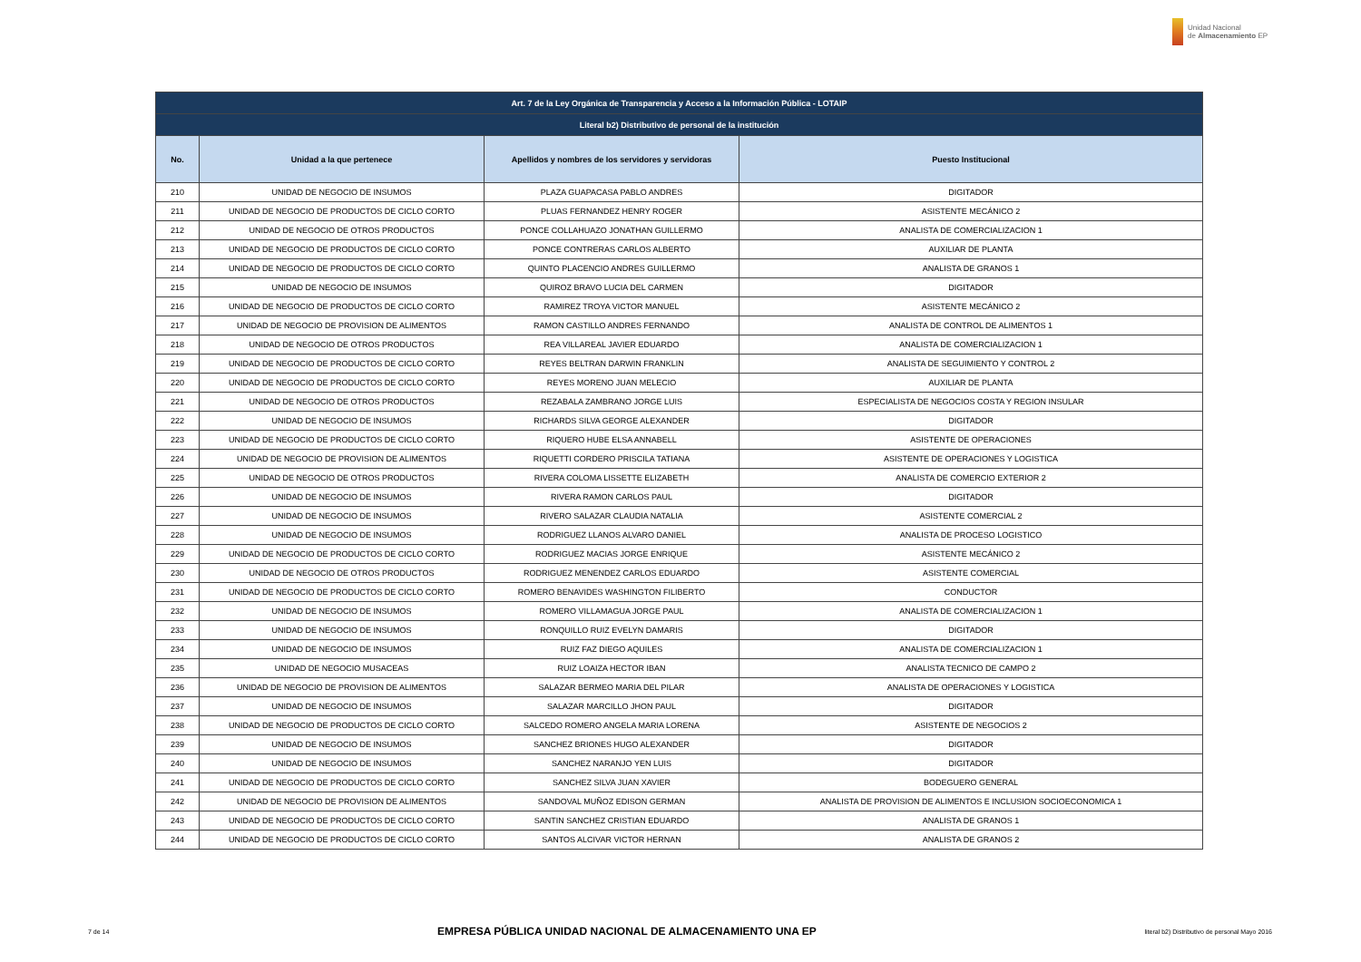Unidad Nacional
de Almacenamiento EP
| Art. 7 de la Ley Orgánica de Transparencia y Acceso a la Información Pública - LOTAIP | | | |
| --- | --- | --- | --- |
| Literal b2) Distributivo de personal de la institución | | | |
| No. | Unidad a la que pertenece | Apellidos y nombres de los servidores y servidoras | Puesto Institucional |
| 210 | UNIDAD DE NEGOCIO DE INSUMOS | PLAZA GUAPACASA PABLO ANDRES | DIGITADOR |
| 211 | UNIDAD DE NEGOCIO DE PRODUCTOS DE CICLO CORTO | PLUAS FERNANDEZ HENRY ROGER | ASISTENTE MECÁNICO 2 |
| 212 | UNIDAD DE NEGOCIO DE OTROS PRODUCTOS | PONCE COLLAHUAZO JONATHAN GUILLERMO | ANALISTA DE COMERCIALIZACION 1 |
| 213 | UNIDAD DE NEGOCIO DE PRODUCTOS DE CICLO CORTO | PONCE CONTRERAS CARLOS ALBERTO | AUXILIAR DE PLANTA |
| 214 | UNIDAD DE NEGOCIO DE PRODUCTOS DE CICLO CORTO | QUINTO PLACENCIO ANDRES GUILLERMO | ANALISTA DE GRANOS 1 |
| 215 | UNIDAD DE NEGOCIO DE INSUMOS | QUIROZ BRAVO LUCIA DEL CARMEN | DIGITADOR |
| 216 | UNIDAD DE NEGOCIO DE PRODUCTOS DE CICLO CORTO | RAMIREZ TROYA VICTOR MANUEL | ASISTENTE MECÁNICO 2 |
| 217 | UNIDAD DE NEGOCIO DE PROVISION DE ALIMENTOS | RAMON CASTILLO ANDRES FERNANDO | ANALISTA DE CONTROL DE ALIMENTOS 1 |
| 218 | UNIDAD DE NEGOCIO DE OTROS PRODUCTOS | REA VILLAREAL JAVIER EDUARDO | ANALISTA DE COMERCIALIZACION 1 |
| 219 | UNIDAD DE NEGOCIO DE PRODUCTOS DE CICLO CORTO | REYES BELTRAN DARWIN FRANKLIN | ANALISTA DE SEGUIMIENTO Y CONTROL 2 |
| 220 | UNIDAD DE NEGOCIO DE PRODUCTOS DE CICLO CORTO | REYES MORENO JUAN MELECIO | AUXILIAR DE PLANTA |
| 221 | UNIDAD DE NEGOCIO DE OTROS PRODUCTOS | REZABALA ZAMBRANO JORGE LUIS | ESPECIALISTA DE NEGOCIOS COSTA Y REGION INSULAR |
| 222 | UNIDAD DE NEGOCIO DE INSUMOS | RICHARDS SILVA GEORGE ALEXANDER | DIGITADOR |
| 223 | UNIDAD DE NEGOCIO DE PRODUCTOS DE CICLO CORTO | RIQUERO HUBE ELSA ANNABELL | ASISTENTE DE OPERACIONES |
| 224 | UNIDAD DE NEGOCIO DE PROVISION DE ALIMENTOS | RIQUETTI CORDERO PRISCILA TATIANA | ASISTENTE DE OPERACIONES Y LOGISTICA |
| 225 | UNIDAD DE NEGOCIO DE OTROS PRODUCTOS | RIVERA COLOMA LISSETTE ELIZABETH | ANALISTA DE COMERCIO EXTERIOR 2 |
| 226 | UNIDAD DE NEGOCIO DE INSUMOS | RIVERA RAMON CARLOS PAUL | DIGITADOR |
| 227 | UNIDAD DE NEGOCIO DE INSUMOS | RIVERO SALAZAR CLAUDIA NATALIA | ASISTENTE COMERCIAL 2 |
| 228 | UNIDAD DE NEGOCIO DE INSUMOS | RODRIGUEZ LLANOS ALVARO DANIEL | ANALISTA DE PROCESO LOGISTICO |
| 229 | UNIDAD DE NEGOCIO DE PRODUCTOS DE CICLO CORTO | RODRIGUEZ MACIAS JORGE ENRIQUE | ASISTENTE MECÁNICO 2 |
| 230 | UNIDAD DE NEGOCIO DE OTROS PRODUCTOS | RODRIGUEZ MENENDEZ CARLOS EDUARDO | ASISTENTE COMERCIAL |
| 231 | UNIDAD DE NEGOCIO DE PRODUCTOS DE CICLO CORTO | ROMERO BENAVIDES WASHINGTON FILIBERTO | CONDUCTOR |
| 232 | UNIDAD DE NEGOCIO DE INSUMOS | ROMERO VILLAMAGUA JORGE PAUL | ANALISTA DE COMERCIALIZACION 1 |
| 233 | UNIDAD DE NEGOCIO DE INSUMOS | RONQUILLO RUIZ EVELYN DAMARIS | DIGITADOR |
| 234 | UNIDAD DE NEGOCIO DE INSUMOS | RUIZ FAZ DIEGO AQUILES | ANALISTA DE COMERCIALIZACION 1 |
| 235 | UNIDAD DE NEGOCIO MUSACEAS | RUIZ LOAIZA HECTOR IBAN | ANALISTA TECNICO DE CAMPO 2 |
| 236 | UNIDAD DE NEGOCIO DE PROVISION DE ALIMENTOS | SALAZAR BERMEO MARIA DEL PILAR | ANALISTA DE OPERACIONES Y LOGISTICA |
| 237 | UNIDAD DE NEGOCIO DE INSUMOS | SALAZAR MARCILLO JHON PAUL | DIGITADOR |
| 238 | UNIDAD DE NEGOCIO DE PRODUCTOS DE CICLO CORTO | SALCEDO ROMERO ANGELA MARIA LORENA | ASISTENTE DE NEGOCIOS 2 |
| 239 | UNIDAD DE NEGOCIO DE INSUMOS | SANCHEZ BRIONES HUGO ALEXANDER | DIGITADOR |
| 240 | UNIDAD DE NEGOCIO DE INSUMOS | SANCHEZ NARANJO YEN LUIS | DIGITADOR |
| 241 | UNIDAD DE NEGOCIO DE PRODUCTOS DE CICLO CORTO | SANCHEZ SILVA JUAN XAVIER | BODEGUERO GENERAL |
| 242 | UNIDAD DE NEGOCIO DE PROVISION DE ALIMENTOS | SANDOVAL MUÑOZ EDISON GERMAN | ANALISTA DE PROVISION DE ALIMENTOS E INCLUSION SOCIOECONOMICA 1 |
| 243 | UNIDAD DE NEGOCIO DE PRODUCTOS DE CICLO CORTO | SANTIN SANCHEZ CRISTIAN EDUARDO | ANALISTA DE GRANOS 1 |
| 244 | UNIDAD DE NEGOCIO DE PRODUCTOS DE CICLO CORTO | SANTOS ALCIVAR VICTOR HERNAN | ANALISTA DE GRANOS 2 |
7 de 14 EMPRESA PÚBLICA UNIDAD NACIONAL DE ALMACENAMIENTO UNA EP literal b2) Distributivo de personal Mayo 2016